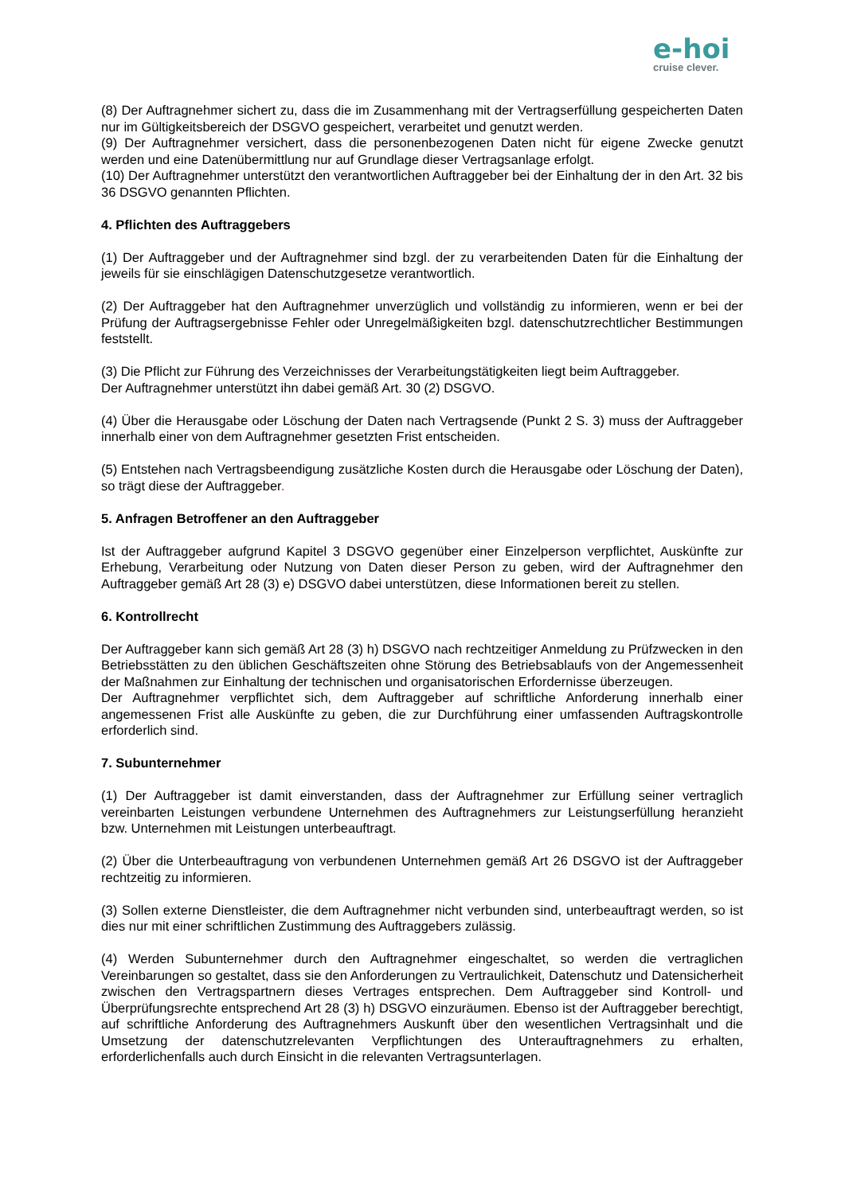e-hoi
cruise clever.
(8) Der Auftragnehmer sichert zu, dass die im Zusammenhang mit der Vertragserfüllung gespeicherten Daten nur im Gültigkeitsbereich der DSGVO gespeichert, verarbeitet und genutzt werden.
(9) Der Auftragnehmer versichert, dass die personenbezogenen Daten nicht für eigene Zwecke genutzt werden und eine Datenübermittlung nur auf Grundlage dieser Vertragsanlage erfolgt.
(10) Der Auftragnehmer unterstützt den verantwortlichen Auftraggeber bei der Einhaltung der in den Art. 32 bis 36 DSGVO genannten Pflichten.
4. Pflichten des Auftraggebers
(1) Der Auftraggeber und der Auftragnehmer sind bzgl. der zu verarbeitenden Daten für die Einhaltung der jeweils für sie einschlägigen Datenschutzgesetze verantwortlich.
(2) Der Auftraggeber hat den Auftragnehmer unverzüglich und vollständig zu informieren, wenn er bei der Prüfung der Auftragsergebnisse Fehler oder Unregelmäßigkeiten bzgl. datenschutzrechtlicher Bestimmungen feststellt.
(3) Die Pflicht zur Führung des Verzeichnisses der Verarbeitungstätigkeiten liegt beim Auftraggeber.
Der Auftragnehmer unterstützt ihn dabei gemäß Art. 30 (2) DSGVO.
(4) Über die Herausgabe oder Löschung der Daten nach Vertragsende (Punkt 2 S. 3) muss der Auftraggeber innerhalb einer von dem Auftragnehmer gesetzten Frist entscheiden.
(5) Entstehen nach Vertragsbeendigung zusätzliche Kosten durch die Herausgabe oder Löschung der Daten), so trägt diese der Auftraggeber.
5. Anfragen Betroffener an den Auftraggeber
Ist der Auftraggeber aufgrund Kapitel 3 DSGVO gegenüber einer Einzelperson verpflichtet, Auskünfte zur Erhebung, Verarbeitung oder Nutzung von Daten dieser Person zu geben, wird der Auftragnehmer den Auftraggeber gemäß Art 28 (3) e) DSGVO dabei unterstützen, diese Informationen bereit zu stellen.
6. Kontrollrecht
Der Auftraggeber kann sich gemäß Art 28 (3) h) DSGVO nach rechtzeitiger Anmeldung zu Prüfzwecken in den Betriebsstätten zu den üblichen Geschäftszeiten ohne Störung des Betriebsablaufs von der Angemessenheit der Maßnahmen zur Einhaltung der technischen und organisatorischen Erfordernisse überzeugen.
Der Auftragnehmer verpflichtet sich, dem Auftraggeber auf schriftliche Anforderung innerhalb einer angemessenen Frist alle Auskünfte zu geben, die zur Durchführung einer umfassenden Auftragskontrolle erforderlich sind.
7. Subunternehmer
(1) Der Auftraggeber ist damit einverstanden, dass der Auftragnehmer zur Erfüllung seiner vertraglich vereinbarten Leistungen verbundene Unternehmen des Auftragnehmers zur Leistungserfüllung heranzieht bzw. Unternehmen mit Leistungen unterbeauftragt.
(2) Über die Unterbeauftragung von verbundenen Unternehmen gemäß Art 26 DSGVO ist der Auftraggeber rechtzeitig zu informieren.
(3) Sollen externe Dienstleister, die dem Auftragnehmer nicht verbunden sind, unterbeauftragt werden, so ist dies nur mit einer schriftlichen Zustimmung des Auftraggebers zulässig.
(4) Werden Subunternehmer durch den Auftragnehmer eingeschaltet, so werden die vertraglichen Vereinbarungen so gestaltet, dass sie den Anforderungen zu Vertraulichkeit, Datenschutz und Datensicherheit zwischen den Vertragspartnern dieses Vertrages entsprechen. Dem Auftraggeber sind Kontroll- und Überprüfungsrechte entsprechend Art 28 (3) h) DSGVO einzuräumen. Ebenso ist der Auftraggeber berechtigt, auf schriftliche Anforderung des Auftragnehmers Auskunft über den wesentlichen Vertragsinhalt und die Umsetzung der datenschutzrelevanten Verpflichtungen des Unterauftragnehmers zu erhalten, erforderlichenfalls auch durch Einsicht in die relevanten Vertragsunterlagen.